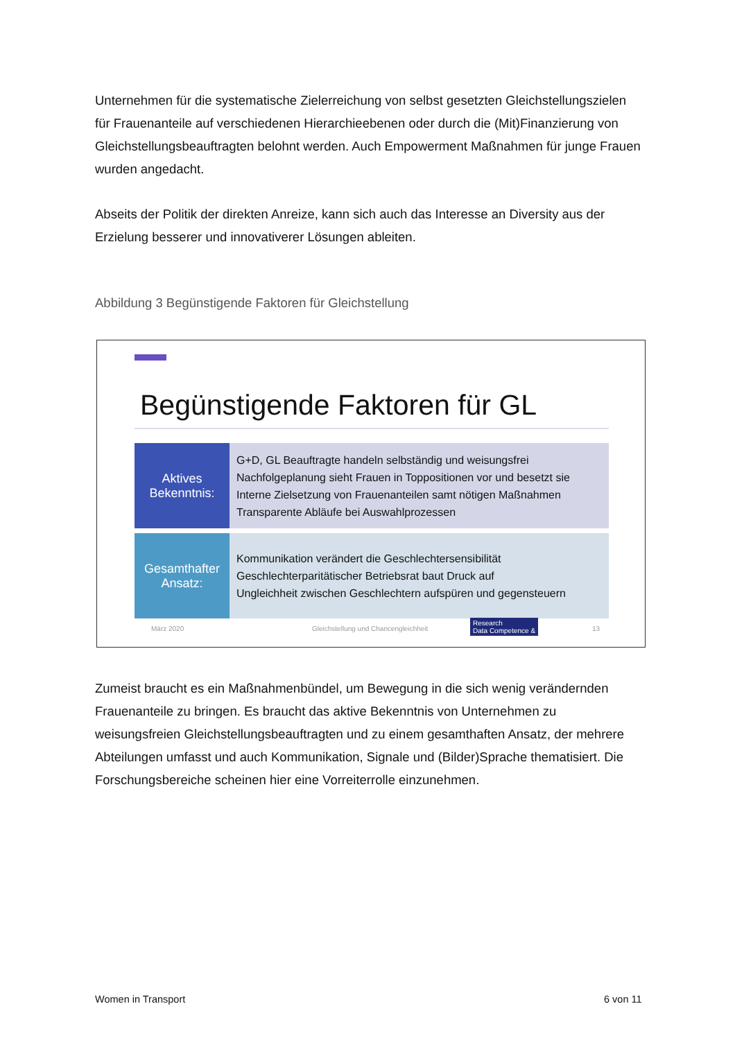Unternehmen für die systematische Zielerreichung von selbst gesetzten Gleichstellungszielen für Frauenanteile auf verschiedenen Hierarchieebenen oder durch die (Mit)Finanzierung von Gleichstellungsbeauftragten belohnt werden. Auch Empowerment Maßnahmen für junge Frauen wurden angedacht.
Abseits der Politik der direkten Anreize, kann sich auch das Interesse an Diversity aus der Erzielung besserer und innovativerer Lösungen ableiten.
Abbildung 3 Begünstigende Faktoren für Gleichstellung
Begünstigende Faktoren für GL
Aktives
Bekenntnis:
G+D, GL Beauftragte handeln selbständig und weisungsfrei
Nachfolgeplanung sieht Frauen in Toppositionen vor und besetzt sie
Interne Zielsetzung von Frauenanteilen samt nötigen Maßnahmen
Transparente Abläufe bei Auswahlprozessen
Gesamthafter
Ansatz:
Kommunikation verändert die Geschlechtersensibilität
Geschlechterparitätischer Betriebsrat baut Druck auf
Ungleichheit zwischen Geschlechtern aufspüren und gegensteuern
März 2020
Gleichstellung und Chancengleichheit
Research
Data Competence &
13
Zumeist braucht es ein Maßnahmenbündel, um Bewegung in die sich wenig verändernden Frauenanteile zu bringen. Es braucht das aktive Bekenntnis von Unternehmen zu weisungsfreien Gleichstellungsbeauftragten und zu einem gesamthaften Ansatz, der mehrere Abteilungen umfasst und auch Kommunikation, Signale und (Bilder)Sprache thematisiert. Die Forschungsbereiche scheinen hier eine Vorreiterrolle einzunehmen.
Women in Transport 6 von 11